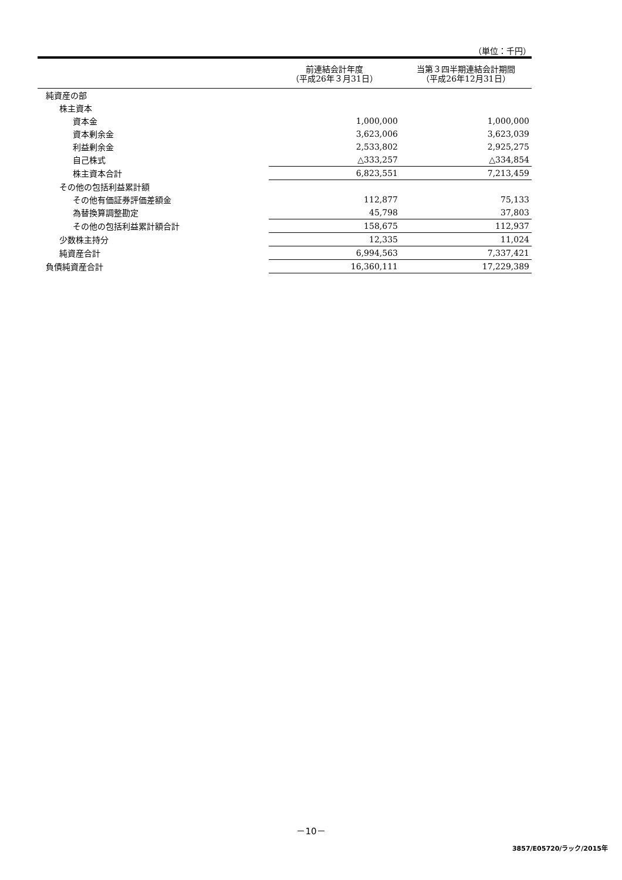（単位：千円）
| | 前連結会計年度 （平成26年３月31日） | 当第３四半期連結会計期間 （平成26年12月31日） |
| --- | --- | --- |
| 純資産の部 | | |
| 株主資本 | | |
| 資本金 | 1,000,000 | 1,000,000 |
| 資本剰余金 | 3,623,006 | 3,623,039 |
| 利益剰余金 | 2,533,802 | 2,925,275 |
| 自己株式 | △333,257 | △334,854 |
| 株主資本合計 | 6,823,551 | 7,213,459 |
| その他の包括利益累計額 | | |
| その他有価証券評価差額金 | 112,877 | 75,133 |
| 為替換算調整勘定 | 45,798 | 37,803 |
| その他の包括利益累計額合計 | 158,675 | 112,937 |
| 少数株主持分 | 12,335 | 11,024 |
| 純資産合計 | 6,994,563 | 7,337,421 |
| 負債純資産合計 | 16,360,111 | 17,229,389 |
－10－
3857/E05720/ラック/2015年